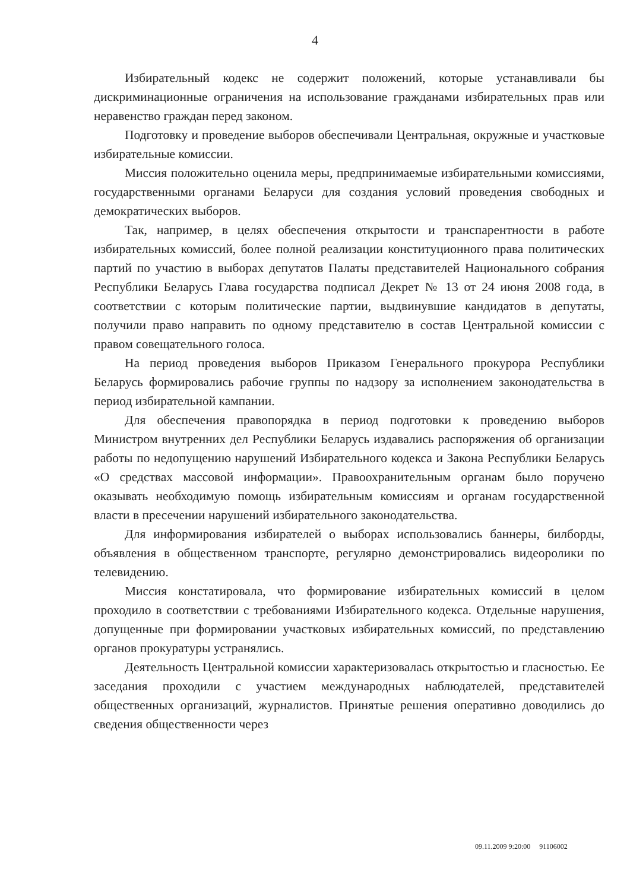4
Избирательный кодекс не содержит положений, которые устанавливали бы дискриминационные ограничения на использование гражданами избирательных прав или неравенство граждан перед законом.
Подготовку и проведение выборов обеспечивали Центральная, окружные и участковые избирательные комиссии.
Миссия положительно оценила меры, предпринимаемые избирательными комиссиями, государственными органами Беларуси для создания условий проведения свободных и демократических выборов.
Так, например, в целях обеспечения открытости и транспарентности в работе избирательных комиссий, более полной реализации конституционного права политических партий по участию в выборах депутатов Палаты представителей Национального собрания Республики Беларусь Глава государства подписал Декрет № 13 от 24 июня 2008 года, в соответствии с которым политические партии, выдвинувшие кандидатов в депутаты, получили право направить по одному представителю в состав Центральной комиссии с правом совещательного голоса.
На период проведения выборов Приказом Генерального прокурора Республики Беларусь формировались рабочие группы по надзору за исполнением законодательства в период избирательной кампании.
Для обеспечения правопорядка в период подготовки к проведению выборов Министром внутренних дел Республики Беларусь издавались распоряжения об организации работы по недопущению нарушений Избирательного кодекса и Закона Республики Беларусь «О средствах массовой информации». Правоохранительным органам было поручено оказывать необходимую помощь избирательным комиссиям и органам государственной власти в пресечении нарушений избирательного законодательства.
Для информирования избирателей о выборах использовались баннеры, билборды, объявления в общественном транспорте, регулярно демонстрировались видеоролики по телевидению.
Миссия констатировала, что формирование избирательных комиссий в целом проходило в соответствии с требованиями Избирательного кодекса. Отдельные нарушения, допущенные при формировании участковых избирательных комиссий, по представлению органов прокуратуры устранялись.
Деятельность Центральной комиссии характеризовалась открытостью и гласностью. Ее заседания проходили с участием международных наблюдателей, представителей общественных организаций, журналистов. Принятые решения оперативно доводились до сведения общественности через
09.11.2009 9:20:00 91106002